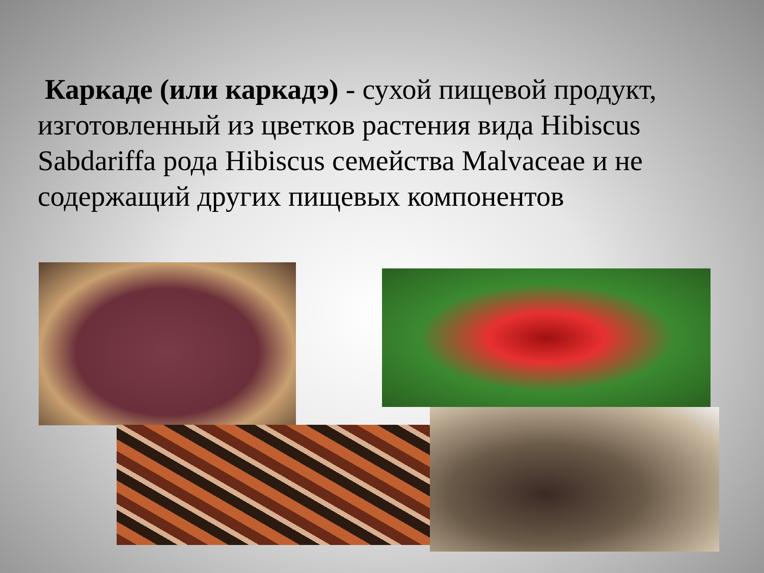Каркаде (или каркадэ) - сухой пищевой продукт, изготовленный из цветков растения вида Hibiscus Sabdariffa рода Hibiscus семейства Malvaceae и не содержащий других пищевых компонентов